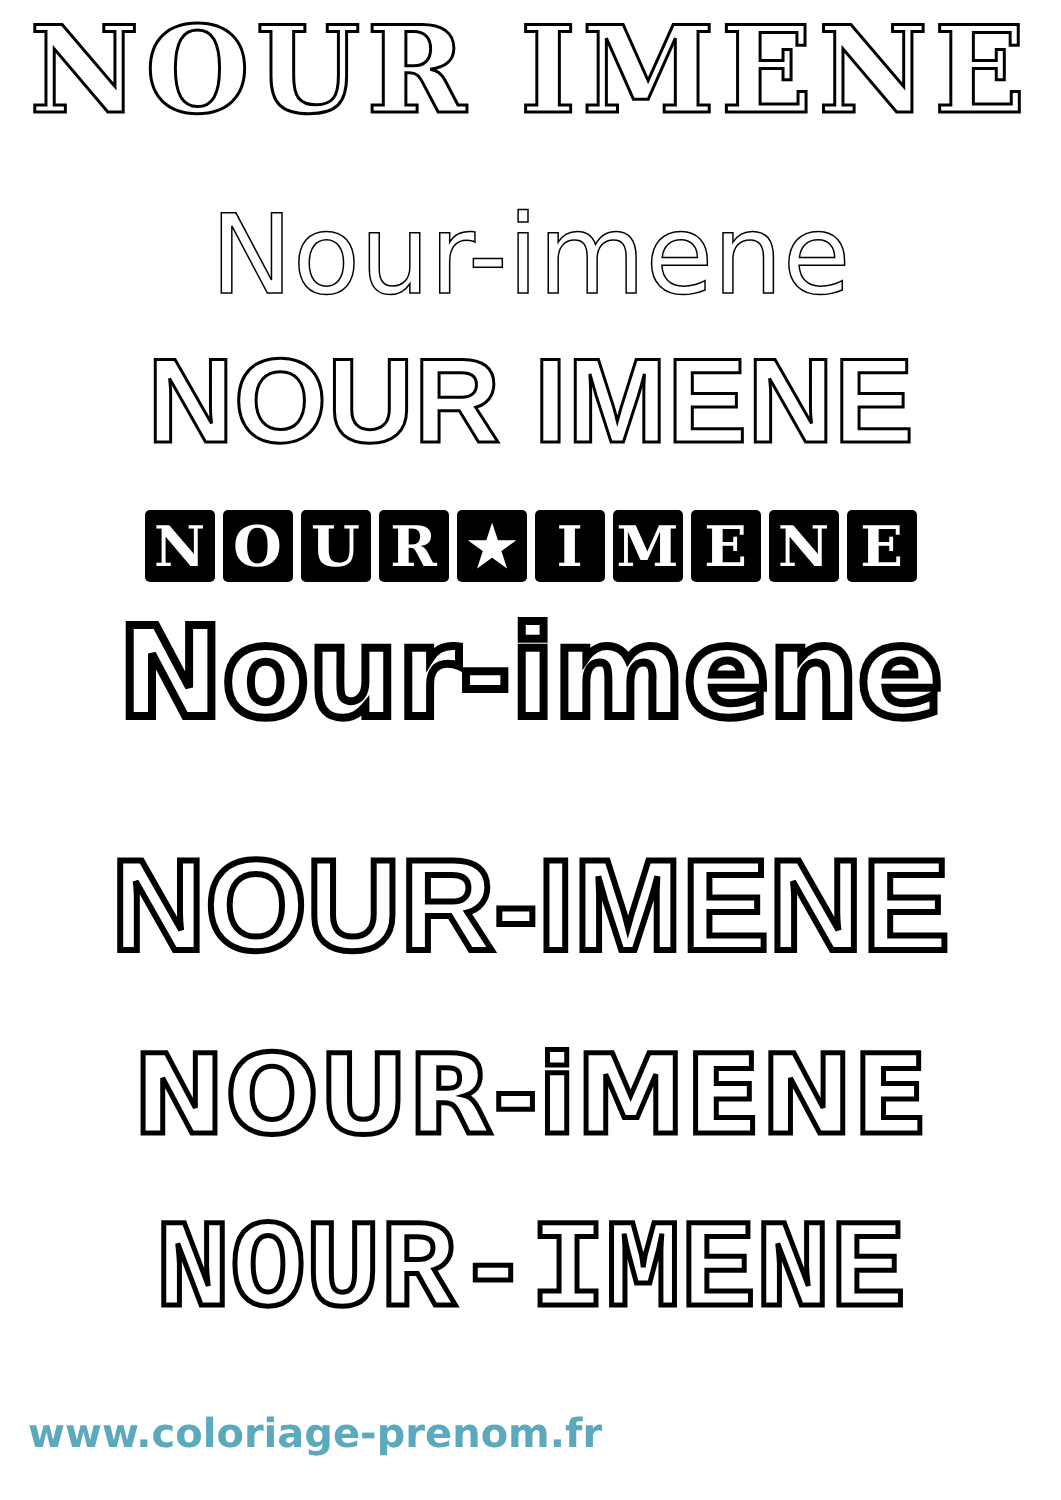NOUR IMENE
Nour-imene
NOUR IMENE
NOUR ★ IMENE
Nour-imene
NOUR-IMENE
NOUR-iMENE
NOUR-IMENE
www.coloriage-prenom.fr